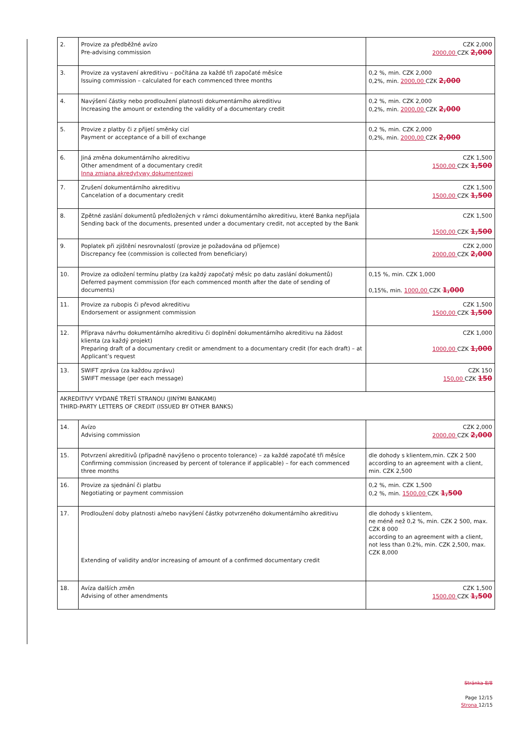| 2. | Provize za předběžné avízo Pre-advising commission | CZK 2,000 2000,00 CZK 2,000 |
| 3. | Provize za vystavení akreditivu – počítána za každé tři započaté měsíce Issuing commission – calculated for each commenced three months | 0,2 %, min. CZK 2,000 0,2%, min. 2000,00 CZK 2,000 |
| 4. | Navýšení částky nebo prodloužení platnosti dokumentárního akreditivu Increasing the amount or extending the validity of a documentary credit | 0,2 %, min. CZK 2,000 0,2%, min. 2000,00 CZK 2,000 |
| 5. | Provize z platby či z přijetí směnky cizí Payment or acceptance of a bill of exchange | 0,2 %, min. CZK 2,000 0,2%, min. 2000,00 CZK 2,000 |
| 6. | Jiná změna dokumentárního akreditivu Other amendment of a documentary credit Inna zmiana akredytywy dokumentowej | CZK 1,500 1500,00 CZK 1,500 |
| 7. | Zrušení dokumentárního akreditivu Cancelation of a documentary credit | CZK 1,500 1500,00 CZK 1,500 |
| 8. | Zpětné zaslání dokumentů předložených v rámci dokumentárního akreditivu, které Banka nepřijala Sending back of the documents, presented under a documentary credit, not accepted by the Bank | CZK 1,500 1500,00 CZK 1,500 |
| 9. | Poplatek při zjištění nesrovnalostí (provize je požadována od příjemce) Discrepancy fee (commission is collected from beneficiary) | CZK 2,000 2000,00 CZK 2,000 |
| 10. | Provize za odložení termínu platby (za každý započatý měsíc po datu zaslání dokumentů) Deferred payment commission (for each commenced month after the date of sending of documents) | 0,15 %, min. CZK 1,000 0,15%, min. 1000,00 CZK 1,000 |
| 11. | Provize za rubopis či převod akreditivu Endorsement or assignment commission | CZK 1,500 1500,00 CZK 1,500 |
| 12. | Příprava návrhu dokumentárního akreditivu či doplnění dokumentárního akreditivu na žádost klienta (za každý projekt) Preparing draft of a documentary credit or amendment to a documentary credit (for each draft) – at Applicant’s request | CZK 1,000 1000,00 CZK 1,000 |
| 13. | SWIFT zpráva (za každou zprávu) SWIFT message (per each message) | CZK 150 150,00 CZK 150 |
| AKREDITIVY VYDANÉ TŘETÍ STRANOU (JINÝMI BANKAMI) THIRD-PARTY LETTERS OF CREDIT (ISSUED BY OTHER BANKS) | | |
| 14. | Avízo Advising commission | CZK 2,000 2000,00 CZK 2,000 |
| 15. | Potvrzení akreditivů (případně navýšeno o procento tolerance) – za každé započaté tři měsíce Confirming commission (increased by percent of tolerance if applicable) – for each commenced three months | dle dohody s klientem,min. CZK 2 500 according to an agreement with a client, min. CZK 2,500 |
| 16. | Provize za sjednání či platbu Negotiating or payment commission | 0,2 %, min. CZK 1,500 0,2 %, min. 1500,00 CZK 1,500 |
| 17. | Prodloužení doby platnosti a/nebo navýšení částky potvrzeného dokumentárního akreditivu Extending of validity and/or increasing of amount of a confirmed documentary credit | dle dohody s klientem, ne méně než 0,2 %, min. CZK 2 500, max. CZK 8 000 according to an agreement with a client, not less than 0.2%, min. CZK 2,500, max. CZK 8,000 |
| 18. | Avíza dalších změn Advising of other amendments | CZK 1,500 1500,00 CZK 1,500 |
Stránka 8/8
Page 12/15
Strona 12/15